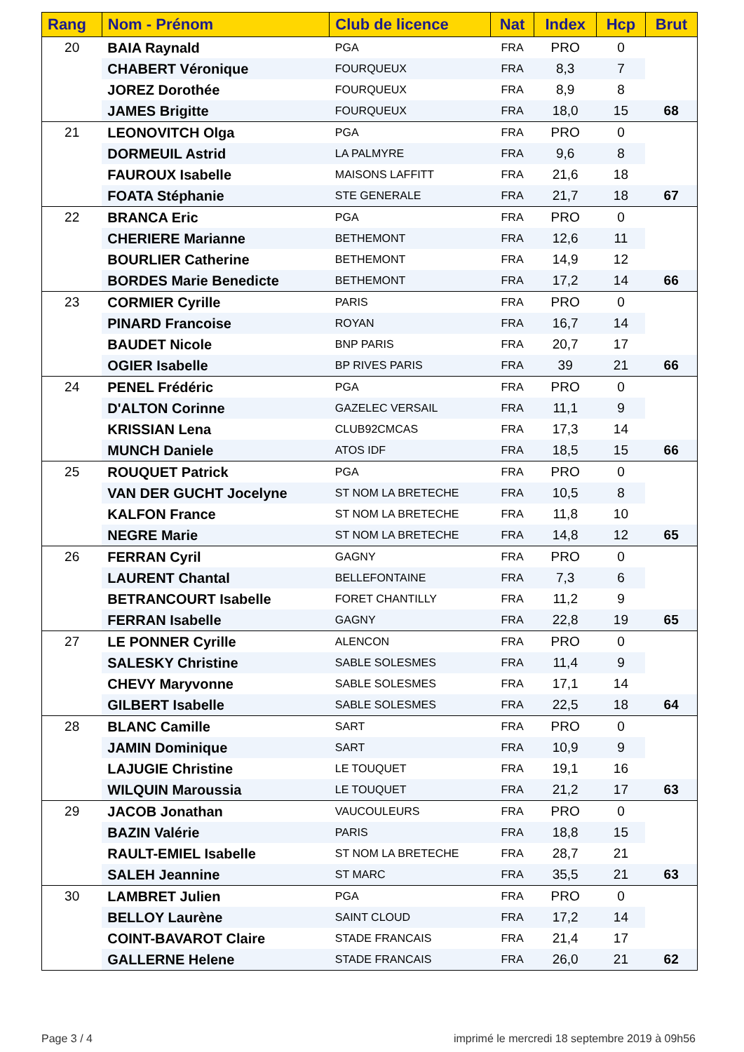| Rang | Nom - Prénom | Club de licence | Nat | Index | Hcp | Brut |
| --- | --- | --- | --- | --- | --- | --- |
| 20 | BAIA Raynald | PGA | FRA | PRO | 0 | |
| | CHABERT Véronique | FOURQUEUX | FRA | 8,3 | 7 | |
| | JOREZ Dorothée | FOURQUEUX | FRA | 8,9 | 8 | |
| | JAMES Brigitte | FOURQUEUX | FRA | 18,0 | 15 | 68 |
| 21 | LEONOVITCH Olga | PGA | FRA | PRO | 0 | |
| | DORMEUIL Astrid | LA PALMYRE | FRA | 9,6 | 8 | |
| | FAUROUX Isabelle | MAISONS LAFFITT | FRA | 21,6 | 18 | |
| | FOATA Stéphanie | STE GENERALE | FRA | 21,7 | 18 | 67 |
| 22 | BRANCA Eric | PGA | FRA | PRO | 0 | |
| | CHERIERE Marianne | BETHEMONT | FRA | 12,6 | 11 | |
| | BOURLIER Catherine | BETHEMONT | FRA | 14,9 | 12 | |
| | BORDES Marie Benedicte | BETHEMONT | FRA | 17,2 | 14 | 66 |
| 23 | CORMIER Cyrille | PARIS | FRA | PRO | 0 | |
| | PINARD Francoise | ROYAN | FRA | 16,7 | 14 | |
| | BAUDET Nicole | BNP PARIS | FRA | 20,7 | 17 | |
| | OGIER Isabelle | BP RIVES PARIS | FRA | 39 | 21 | 66 |
| 24 | PENEL Frédéric | PGA | FRA | PRO | 0 | |
| | D'ALTON Corinne | GAZELEC VERSAIL | FRA | 11,1 | 9 | |
| | KRISSIAN Lena | CLUB92CMCAS | FRA | 17,3 | 14 | |
| | MUNCH Daniele | ATOS IDF | FRA | 18,5 | 15 | 66 |
| 25 | ROUQUET Patrick | PGA | FRA | PRO | 0 | |
| | VAN DER GUCHT Jocelyne | ST NOM LA BRETECHE | FRA | 10,5 | 8 | |
| | KALFON France | ST NOM LA BRETECHE | FRA | 11,8 | 10 | |
| | NEGRE Marie | ST NOM LA BRETECHE | FRA | 14,8 | 12 | 65 |
| 26 | FERRAN Cyril | GAGNY | FRA | PRO | 0 | |
| | LAURENT Chantal | BELLEFONTAINE | FRA | 7,3 | 6 | |
| | BETRANCOURT Isabelle | FORET CHANTILLY | FRA | 11,2 | 9 | |
| | FERRAN Isabelle | GAGNY | FRA | 22,8 | 19 | 65 |
| 27 | LE PONNER Cyrille | ALENCON | FRA | PRO | 0 | |
| | SALESKY Christine | SABLE SOLESMES | FRA | 11,4 | 9 | |
| | CHEVY Maryvonne | SABLE SOLESMES | FRA | 17,1 | 14 | |
| | GILBERT Isabelle | SABLE SOLESMES | FRA | 22,5 | 18 | 64 |
| 28 | BLANC Camille | SART | FRA | PRO | 0 | |
| | JAMIN Dominique | SART | FRA | 10,9 | 9 | |
| | LAJUGIE Christine | LE TOUQUET | FRA | 19,1 | 16 | |
| | WILQUIN Maroussia | LE TOUQUET | FRA | 21,2 | 17 | 63 |
| 29 | JACOB Jonathan | VAUCOULEURS | FRA | PRO | 0 | |
| | BAZIN Valérie | PARIS | FRA | 18,8 | 15 | |
| | RAULT-EMIEL Isabelle | ST NOM LA BRETECHE | FRA | 28,7 | 21 | |
| | SALEH Jeannine | ST MARC | FRA | 35,5 | 21 | 63 |
| 30 | LAMBRET Julien | PGA | FRA | PRO | 0 | |
| | BELLOY Laurène | SAINT CLOUD | FRA | 17,2 | 14 | |
| | COINT-BAVAROT Claire | STADE FRANCAIS | FRA | 21,4 | 17 | |
| | GALLERNE Helene | STADE FRANCAIS | FRA | 26,0 | 21 | 62 |
Page 3 / 4
imprimé le mercredi 18 septembre 2019 à 09h56